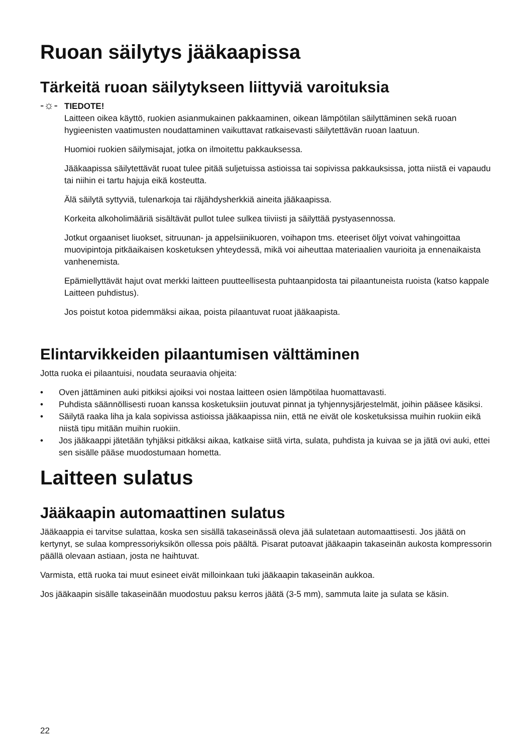Ruoan säilytys jääkaapissa
Tärkeitä ruoan säilytykseen liittyviä varoituksia
-☼-
TIEDOTE!
Laitteen oikea käyttö, ruokien asianmukainen pakkaaminen, oikean lämpötilan säilyttäminen sekä ruoan hygieenisten vaatimusten noudattaminen vaikuttavat ratkaisevasti säilytettävän ruoan laatuun.
Huomioi ruokien säilymisajat, jotka on ilmoitettu pakkauksessa.
Jääkaapissa säilytettävät ruoat tulee pitää suljetuissa astioissa tai sopivissa pakkauksissa, jotta niistä ei vapaudu tai niihin ei tartu hajuja eikä kosteutta.
Älä säilytä syttyviä, tulenarkoja tai räjähdysherkkiä aineita jääkaapissa.
Korkeita alkoholimääriä sisältävät pullot tulee sulkea tiiviisti ja säilyttää pystyasennossa.
Jotkut orgaaniset liuokset, sitruunan- ja appelsiinikuoren, voihapon tms. eteeriset öljyt voivat vahingoittaa muovipintoja pitkäaikaisen kosketuksen yhteydessä, mikä voi aiheuttaa materiaalien vaurioita ja ennenaikaista vanhenemista.
Epämiellyttävät hajut ovat merkki laitteen puutteellisesta puhtaanpidosta tai pilaantuneista ruoista (katso kappale Laitteen puhdistus).
Jos poistut kotoa pidemmäksi aikaa, poista pilaantuvat ruoat jääkaapista.
Elintarvikkeiden pilaantumisen välttäminen
Jotta ruoka ei pilaantuisi, noudata seuraavia ohjeita:
• Oven jättäminen auki pitkiksi ajoiksi voi nostaa laitteen osien lämpötilaa huomattavasti.
• Puhdista säännöllisesti ruoan kanssa kosketuksiin joutuvat pinnat ja tyhjennysjärjestelmät, joihin pääsee käsiksi.
• Säilytä raaka liha ja kala sopivissa astioissa jääkaapissa niin, että ne eivät ole kosketuksissa muihin ruokiin eikä niistä tipu mitään muihin ruokiin.
• Jos jääkaappi jätetään tyhjäksi pitkäksi aikaa, katkaise siitä virta, sulata, puhdista ja kuivaa se ja jätä ovi auki, ettei sen sisälle pääse muodostumaan hometta.
Laitteen sulatus
Jääkaapin automaattinen sulatus
Jääkaappia ei tarvitse sulattaa, koska sen sisällä takaseinässä oleva jää sulatetaan automaattisesti. Jos jäätä on kertynyt, se sulaa kompressoriyksikön ollessa pois päältä. Pisarat putoavat jääkaapin takaseinän aukosta kompressorin päällä olevaan astiaan, josta ne haihtuvat.
Varmista, että ruoka tai muut esineet eivät milloinkaan tuki jääkaapin takaseinän aukkoa.
Jos jääkaapin sisälle takaseinään muodostuu paksu kerros jäätä (3-5 mm), sammuta laite ja sulata se käsin.
22